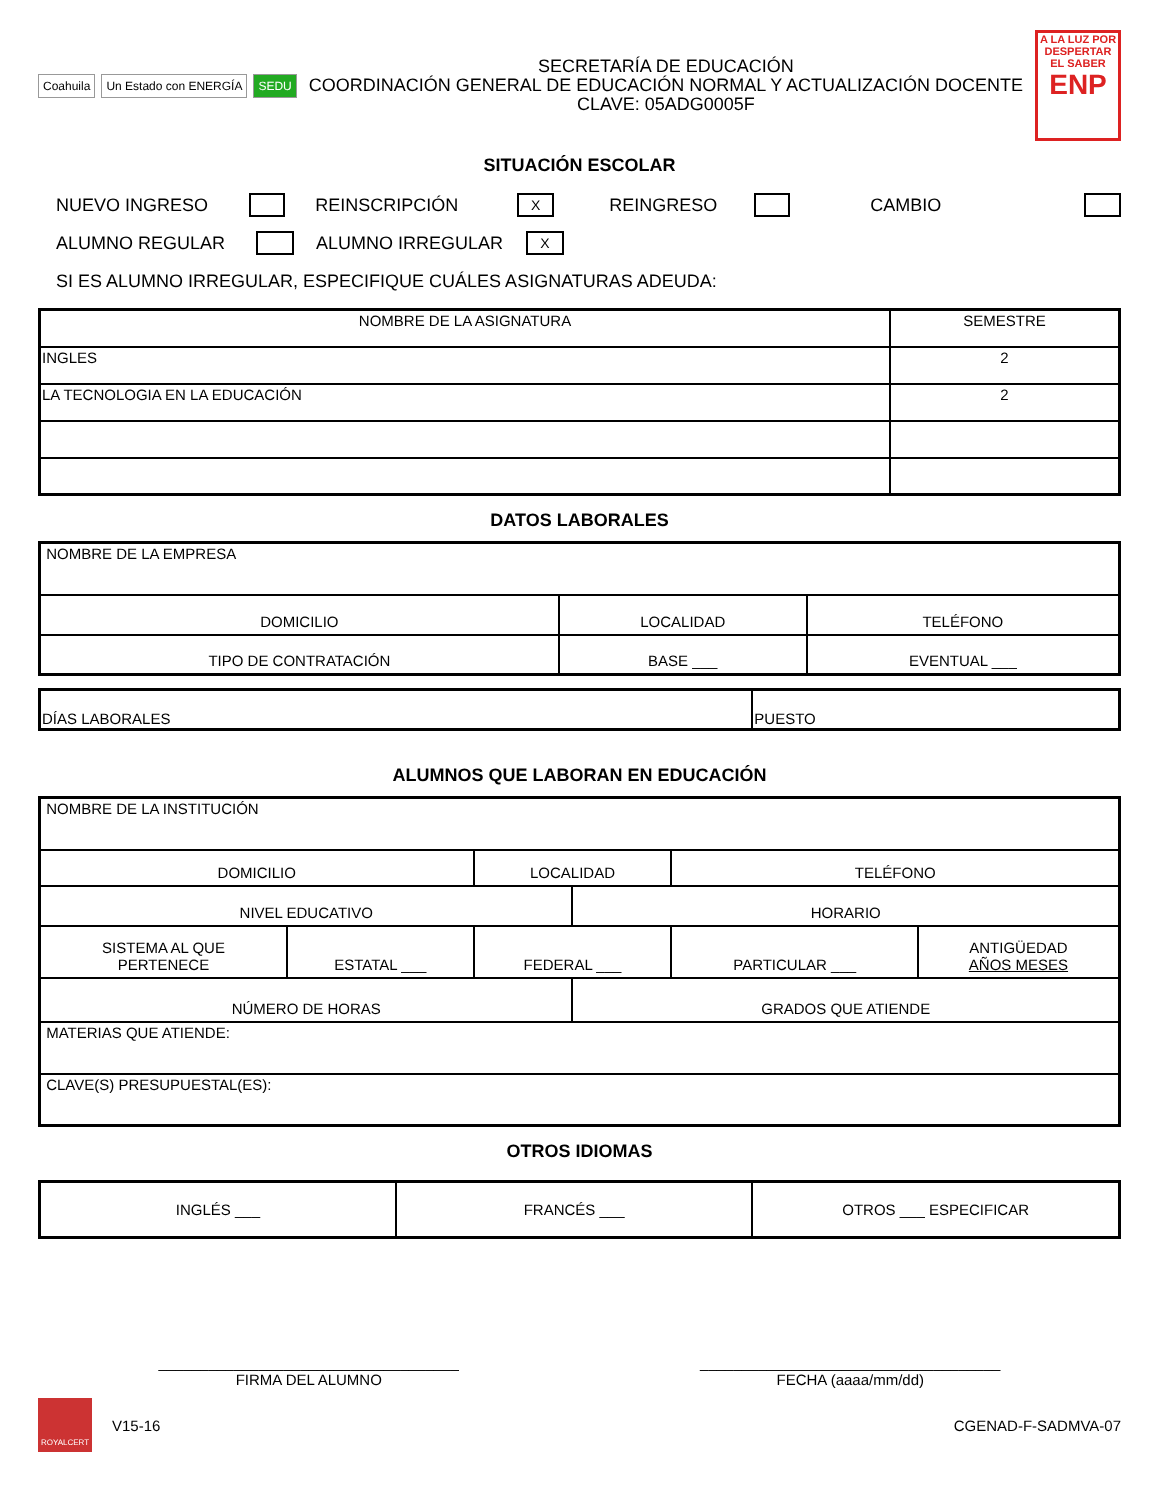Coahuila Un Estado con ENERGÍA SEDU
SECRETARÍA DE EDUCACIÓN
COORDINACIÓN GENERAL DE EDUCACIÓN NORMAL Y ACTUALIZACIÓN DOCENTE
CLAVE: 05ADG0005F
A LA LUZ POR
DESPERTAR EL SABER
ENP
SITUACIÓN ESCOLAR
NUEVO INGRESO REINSCRIPCIÓN X REINGRESO CAMBIO
ALUMNO REGULAR ALUMNO IRREGULAR X
SI ES ALUMNO IRREGULAR, ESPECIFIQUE CUÁLES ASIGNATURAS ADEUDA:
| NOMBRE DE LA ASIGNATURA | SEMESTRE |
| --- | --- |
| INGLES | 2 |
| LA TECNOLOGIA EN LA EDUCACIÓN | 2 |
DATOS LABORALES
| NOMBRE DE LA EMPRESA | | |
| DOMICILIO | LOCALIDAD | TELÉFONO |
| TIPO DE CONTRATACIÓN | BASE ___ | EVENTUAL ___ |
| DÍAS LABORALES | PUESTO |
ALUMNOS QUE LABORAN EN EDUCACIÓN
| NOMBRE DE LA INSTITUCIÓN | | | | | |
| DOMICILIO | | LOCALIDAD | | TELÉFONO | |
| NIVEL EDUCATIVO | | | HORARIO | | |
| SISTEMA AL QUE PERTENECE | ESTATAL ___ | FEDERAL ___ | | PARTICULAR ___ | ANTIGÜEDAD AÑOS MESES |
| NÚMERO DE HORAS | | | GRADOS QUE ATIENDE | | |
| MATERIAS QUE ATIENDE: | | | | | |
| CLAVE(S) PRESUPUESTAL(ES): | | | | | |
OTROS IDIOMAS
| INGLÉS ___ | FRANCÉS ___ | OTROS ___ ESPECIFICAR |
____________________________________
FIRMA DEL ALUMNO
____________________________________
FECHA (aaaa/mm/dd)
ROYALCERT V15-16 CGENAD-F-SADMVA-07